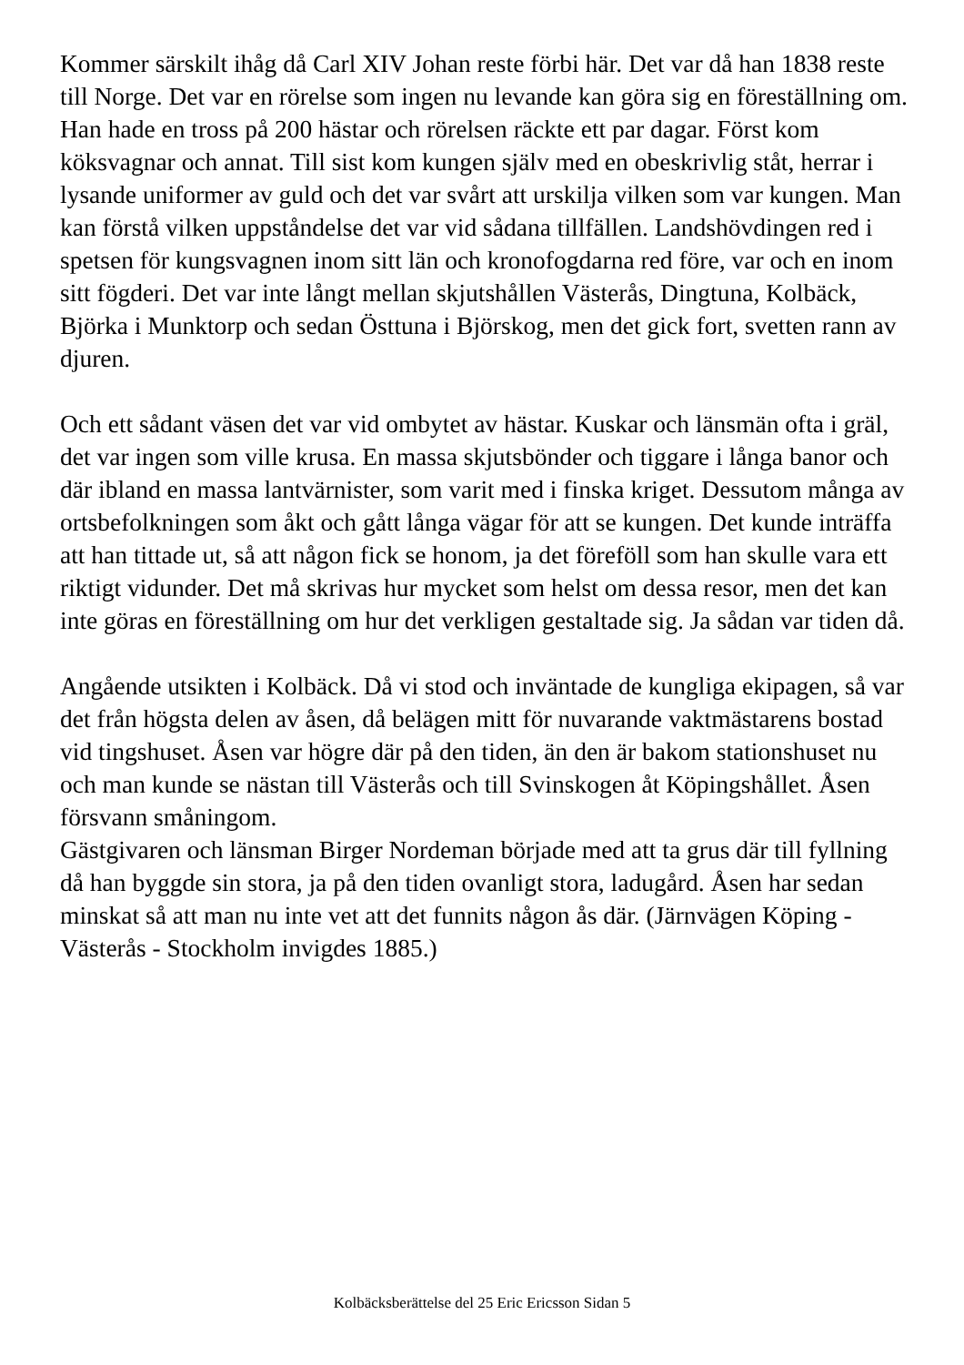Kommer särskilt ihåg då Carl XIV Johan reste förbi här. Det var då han 1838 reste till Norge. Det var en rörelse som ingen nu levande kan göra sig en föreställning om. Han hade en tross på 200 hästar och rörelsen räckte ett par dagar. Först kom köksvagnar och annat. Till sist kom kungen själv med en obeskrivlig ståt, herrar i lysande uniformer av guld och det var svårt att urskilja vilken som var kungen. Man kan förstå vilken uppståndelse det var vid sådana tillfällen. Landshövdingen red i spetsen för kungsvagnen inom sitt län och kronofogdarna red före, var och en inom sitt fögderi. Det var inte långt mellan skjutshållen Västerås, Dingtuna, Kolbäck, Björka i Munktorp och sedan Östtuna i Björskog, men det gick fort, svetten rann av djuren.
Och ett sådant väsen det var vid ombytet av hästar. Kuskar och länsmän ofta i gräl, det var ingen som ville krusa. En massa skjutsbönder och tiggare i långa banor och där ibland en massa lantvärnister, som varit med i finska kriget. Dessutom många av ortsbefolkningen som åkt och gått långa vägar för att se kungen. Det kunde inträffa att han tittade ut, så att någon fick se honom, ja det föreföll som han skulle vara ett riktigt vidunder. Det må skrivas hur mycket som helst om dessa resor, men det kan inte göras en föreställning om hur det verkligen gestaltade sig. Ja sådan var tiden då.
Angående utsikten i Kolbäck. Då vi stod och inväntade de kungliga ekipagen, så var det från högsta delen av åsen, då belägen mitt för nuvarande vaktmästarens bostad vid tingshuset. Åsen var högre där på den tiden, än den är bakom stationshuset nu och man kunde se nästan till Västerås och till Svinskogen åt Köpingshållet. Åsen försvann småningom.
Gästgivaren och länsman Birger Nordeman började med att ta grus där till fyllning då han byggde sin stora, ja på den tiden ovanligt stora, ladugård. Åsen har sedan minskat så att man nu inte vet att det funnits någon ås där. (Järnvägen Köping - Västerås - Stockholm invigdes 1885.)
Kolbäcksberättelse del 25 Eric Ericsson Sidan 5